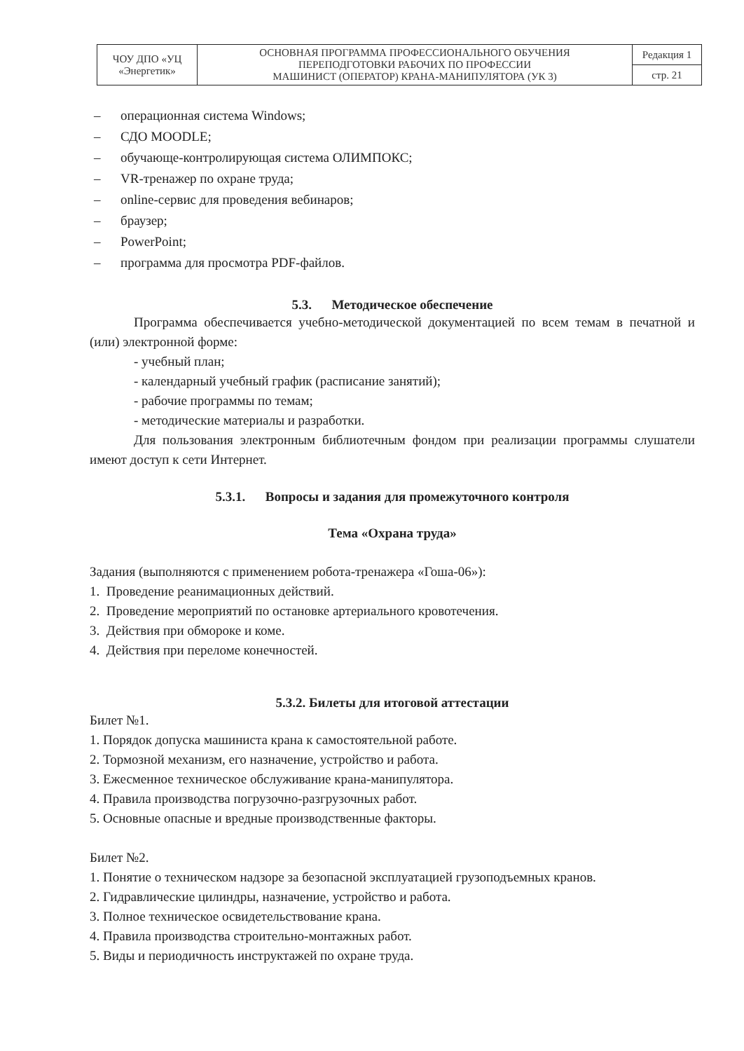| ЧОУ ДПО «УЦ «Энергетик» | ОСНОВНАЯ ПРОГРАММА ПРОФЕССИОНАЛЬНОГО ОБУЧЕНИЯ ПЕРЕПОДГОТОВКИ РАБОЧИХ ПО ПРОФЕССИИ МАШИНИСТ (ОПЕРАТОР) КРАНА-МАНИПУЛЯТОРА (УК 3) | Редакция 1 |
| | | стр. 21 |
– операционная система Windows;
– СДО MOODLE;
– обучающе-контролирующая система ОЛИМПОКС;
– VR-тренажер по охране труда;
– online-сервис для проведения вебинаров;
– браузер;
– PowerPoint;
– программа для просмотра PDF-файлов.
5.3. Методическое обеспечение
Программа обеспечивается учебно-методической документацией по всем темам в печатной и (или) электронной форме:
- учебный план;
- календарный учебный график (расписание занятий);
- рабочие программы по темам;
- методические материалы и разработки.
Для пользования электронным библиотечным фондом при реализации программы слушатели имеют доступ к сети Интернет.
5.3.1. Вопросы и задания для промежуточного контроля
Тема «Охрана труда»
Задания (выполняются с применением робота-тренажера «Гоша-06»):
1. Проведение реанимационных действий.
2. Проведение мероприятий по остановке артериального кровотечения.
3. Действия при обмороке и коме.
4. Действия при переломе конечностей.
5.3.2. Билеты для итоговой аттестации
Билет №1.
1. Порядок допуска машиниста крана к самостоятельной работе.
2. Тормозной механизм, его назначение, устройство и работа.
3. Ежесменное техническое обслуживание крана-манипулятора.
4. Правила производства погрузочно-разгрузочных работ.
5. Основные опасные и вредные производственные факторы.
Билет №2.
1. Понятие о техническом надзоре за безопасной эксплуатацией грузоподъемных кранов.
2. Гидравлические цилиндры, назначение, устройство и работа.
3. Полное техническое освидетельствование крана.
4. Правила производства строительно-монтажных работ.
5. Виды и периодичность инструктажей по охране труда.